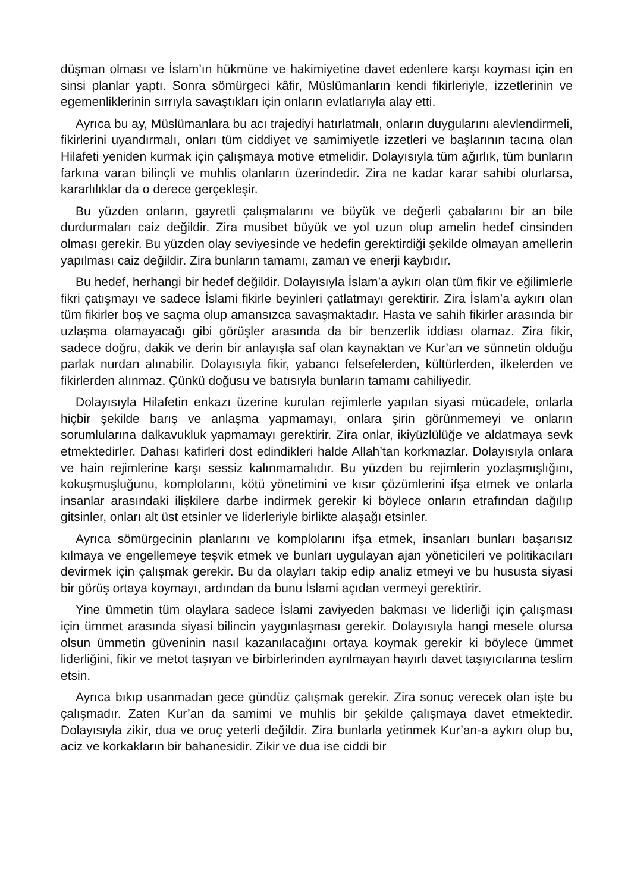düşman olması ve İslam’ın hükmüne ve hakimiyetine davet edenlere karşı koyması için en sinsi planlar yaptı. Sonra sömürgeci kâfir, Müslümanların kendi fikirleriyle, izzetlerinin ve egemenliklerinin sırrıyla savaştıkları için onların evlatlarıyla alay etti.
Ayrıca bu ay, Müslümanlara bu acı trajediyi hatırlatmalı, onların duygularını alevlendirmeli, fikirlerini uyandırmalı, onları tüm ciddiyet ve samimiyetle izzetleri ve başlarının tacına olan Hilafeti yeniden kurmak için çalışmaya motive etmelidir. Dolayısıyla tüm ağırlık, tüm bunların farkına varan bilinçli ve muhlis olanların üzerindedir. Zira ne kadar karar sahibi olurlarsa, kararlılıklar da o derece gerçekleşir.
Bu yüzden onların, gayretli çalışmalarını ve büyük ve değerli çabalarını bir an bile durdurmaları caiz değildir. Zira musibet büyük ve yol uzun olup amelin hedef cinsinden olması gerekir. Bu yüzden olay seviyesinde ve hedefin gerektirdiği şekilde olmayan amellerin yapılması caiz değildir. Zira bunların tamamı, zaman ve enerji kaybıdır.
Bu hedef, herhangi bir hedef değildir. Dolayısıyla İslam’a aykırı olan tüm fikir ve eğilimlerle fikri çatışmayı ve sadece İslami fikirle beyinleri çatlatmayı gerektirir. Zira İslam’a aykırı olan tüm fikirler boş ve saçma olup amansızca savaşmaktadır. Hasta ve sahih fikirler arasında bir uzlaşma olamayacağı gibi görüşler arasında da bir benzerlik iddiası olamaz. Zira fikir, sadece doğru, dakik ve derin bir anlayışla saf olan kaynaktan ve Kur’an ve sünnetin olduğu parlak nurdan alınabilir. Dolayısıyla fikir, yabancı felsefelerden, kültürlerden, ilkelerden ve fikirlerden alınmaz. Çünkü doğusu ve batısıyla bunların tamamı cahiliyedir.
Dolayısıyla Hilafetin enkazı üzerine kurulan rejimlerle yapılan siyasi mücadele, onlarla hiçbir şekilde barış ve anlaşma yapmamayı, onlara şirin görünmemeyi ve onların sorumlularına dalkavukluk yapmamayı gerektirir. Zira onlar, ikiyüzlülüğe ve aldatmaya sevk etmektedirler. Dahası kafirleri dost edindikleri halde Allah’tan korkmazlar. Dolayısıyla onlara ve hain rejimlerine karşı sessiz kalınmamalıdır. Bu yüzden bu rejimlerin yozlaşmışlığını, kokuşmuşluğunu, komplolarını, kötü yönetimini ve kısır çözümlerini ifşa etmek ve onlarla insanlar arasındaki ilişkilere darbe indirmek gerekir ki böylece onların etrafından dağılıp gitsinler, onları alt üst etsinler ve liderleriyle birlikte alaşağı etsinler.
Ayrıca sömürgecinin planlarını ve komplolarını ifşa etmek, insanları bunları başarısız kılmaya ve engellemeye teşvik etmek ve bunları uygulayan ajan yöneticileri ve politikacıları devirmek için çalışmak gerekir. Bu da olayları takip edip analiz etmeyi ve bu hususta siyasi bir görüş ortaya koymayı, ardından da bunu İslami açıdan vermeyi gerektirir.
Yine ümmetin tüm olaylara sadece İslami zaviyeden bakması ve liderliği için çalışması için ümmet arasında siyasi bilincin yaygınlaşması gerekir. Dolayısıyla hangi mesele olursa olsun ümmetin güveninin nasıl kazanılacağını ortaya koymak gerekir ki böylece ümmet liderliğini, fikir ve metot taşıyan ve birbirlerinden ayrılmayan hayırlı davet taşıyıcılarına teslim etsin.
Ayrıca bıkıp usanmadan gece gündüz çalışmak gerekir. Zira sonuç verecek olan işte bu çalışmadır. Zaten Kur’an da samimi ve muhlis bir şekilde çalışmaya davet etmektedir. Dolayısıyla zikir, dua ve oruç yeterli değildir. Zira bunlarla yetinmek Kur’an-a aykırı olup bu, aciz ve korkakların bir bahanesidir. Zikir ve dua ise ciddi bir